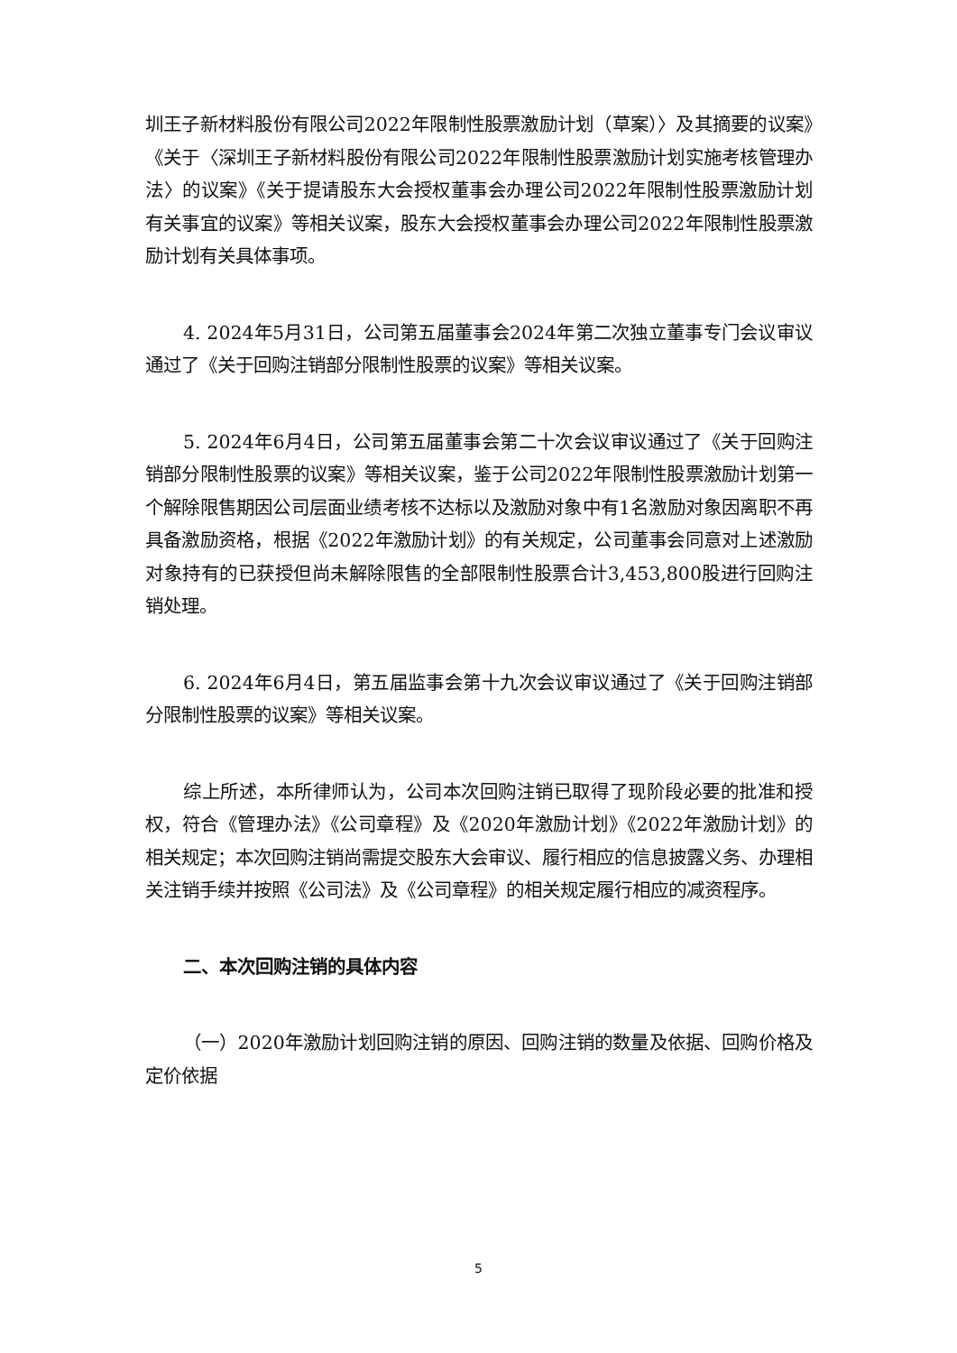圳王子新材料股份有限公司2022年限制性股票激励计划（草案）〉及其摘要的议案》《关于〈深圳王子新材料股份有限公司2022年限制性股票激励计划实施考核管理办法〉的议案》《关于提请股东大会授权董事会办理公司2022年限制性股票激励计划有关事宜的议案》等相关议案，股东大会授权董事会办理公司2022年限制性股票激励计划有关具体事项。
4. 2024年5月31日，公司第五届董事会2024年第二次独立董事专门会议审议通过了《关于回购注销部分限制性股票的议案》等相关议案。
5. 2024年6月4日，公司第五届董事会第二十次会议审议通过了《关于回购注销部分限制性股票的议案》等相关议案，鉴于公司2022年限制性股票激励计划第一个解除限售期因公司层面业绩考核不达标以及激励对象中有1名激励对象因离职不再具备激励资格，根据《2022年激励计划》的有关规定，公司董事会同意对上述激励对象持有的已获授但尚未解除限售的全部限制性股票合计3,453,800股进行回购注销处理。
6. 2024年6月4日，第五届监事会第十九次会议审议通过了《关于回购注销部分限制性股票的议案》等相关议案。
综上所述，本所律师认为，公司本次回购注销已取得了现阶段必要的批准和授权，符合《管理办法》《公司章程》及《2020年激励计划》《2022年激励计划》的相关规定；本次回购注销尚需提交股东大会审议、履行相应的信息披露义务、办理相关注销手续并按照《公司法》及《公司章程》的相关规定履行相应的减资程序。
二、本次回购注销的具体内容
（一）2020年激励计划回购注销的原因、回购注销的数量及依据、回购价格及定价依据
5